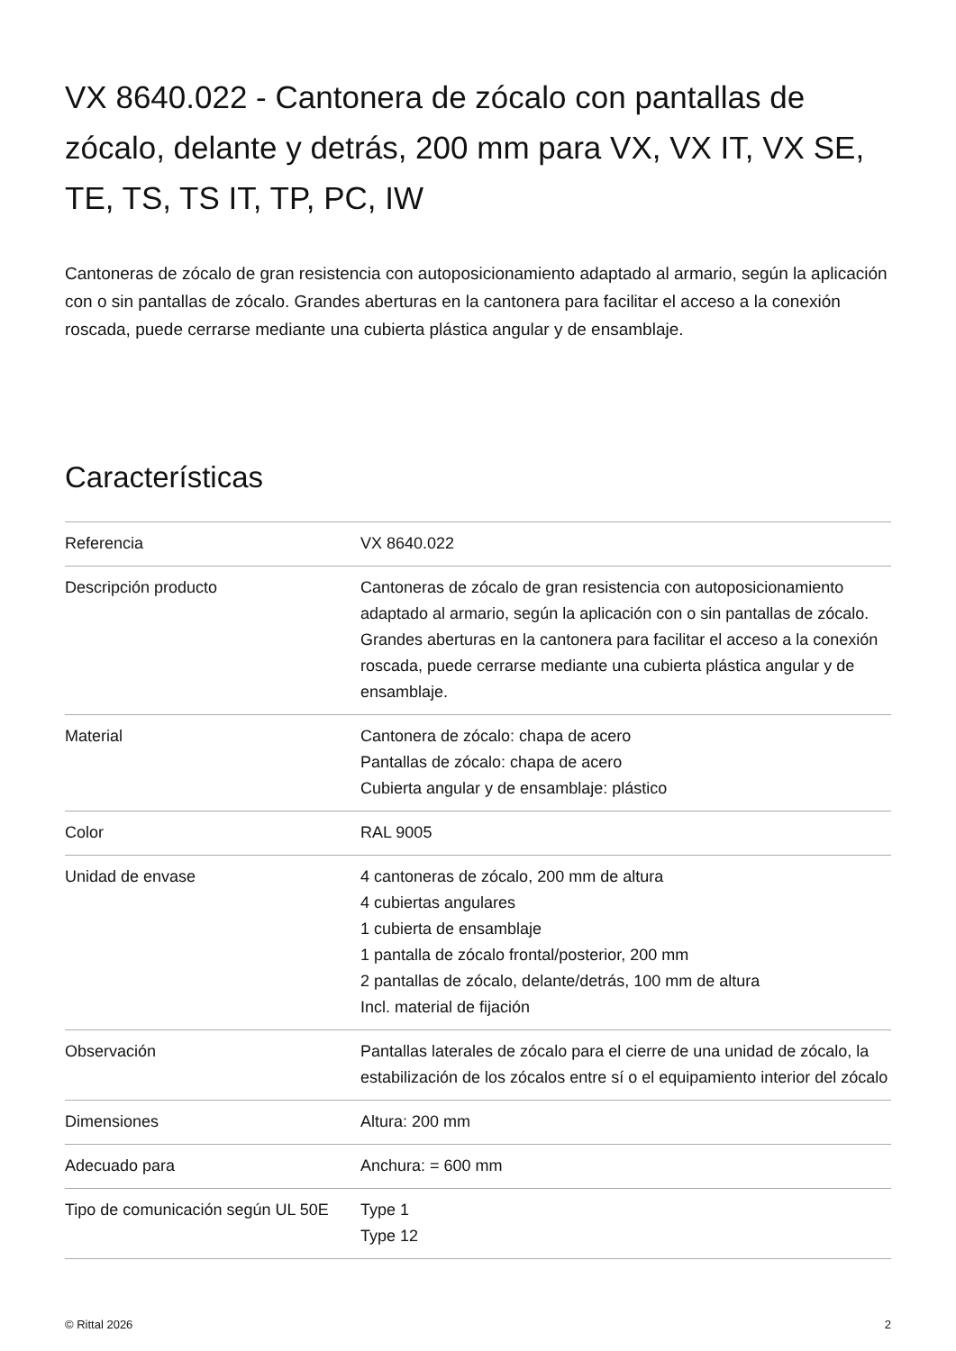VX 8640.022 - Cantonera de zócalo con pantallas de zócalo, delante y detrás, 200 mm para VX, VX IT, VX SE, TE, TS, TS IT, TP, PC, IW
Cantoneras de zócalo de gran resistencia con autoposicionamiento adaptado al armario, según la aplicación con o sin pantallas de zócalo. Grandes aberturas en la cantonera para facilitar el acceso a la conexión roscada, puede cerrarse mediante una cubierta plástica angular y de ensamblaje.
Características
| Referencia | VX 8640.022 |
| Descripción producto | Cantoneras de zócalo de gran resistencia con autoposicionamiento adaptado al armario, según la aplicación con o sin pantallas de zócalo. Grandes aberturas en la cantonera para facilitar el acceso a la conexión roscada, puede cerrarse mediante una cubierta plástica angular y de ensamblaje. |
| Material | Cantonera de zócalo: chapa de acero Pantallas de zócalo: chapa de acero Cubierta angular y de ensamblaje: plástico |
| Color | RAL 9005 |
| Unidad de envase | 4 cantoneras de zócalo, 200 mm de altura 4 cubiertas angulares 1 cubierta de ensamblaje 1 pantalla de zócalo frontal/posterior, 200 mm 2 pantallas de zócalo, delante/detrás, 100 mm de altura Incl. material de fijación |
| Observación | Pantallas laterales de zócalo para el cierre de una unidad de zócalo, la estabilización de los zócalos entre sí o el equipamiento interior del zócalo |
| Dimensiones | Altura: 200 mm |
| Adecuado para | Anchura: = 600 mm |
| Tipo de comunicación según UL 50E | Type 1 Type 12 |
© Rittal 2026 2